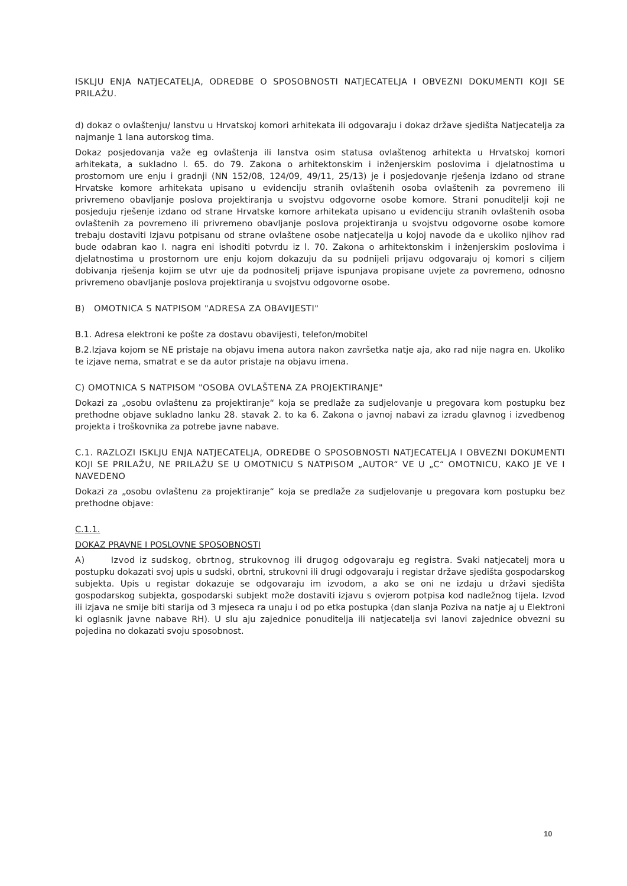ISKLJU ENJA NATJECATELJA, ODREDBE O SPOSOBNOSTI NATJECATELJA I OBVEZNI DOKUMENTI KOJI SE PRILAŽU.
d) dokaz o ovlaštenju/ lanstvu u Hrvatskoj komori arhitekata ili odgovaraju i dokaz države sjedišta Natjecatelja za najmanje 1 lana autorskog tima.
Dokaz posjedovanja važe eg ovlaštenja ili lanstva osim statusa ovlaštenog arhitekta u Hrvatskoj komori arhitekata, a sukladno l. 65. do 79. Zakona o arhitektonskim i inženjerskim poslovima i djelatnostima u prostornom ure enju i gradnji (NN 152/08, 124/09, 49/11, 25/13) je i posjedovanje rješenja izdano od strane Hrvatske komore arhitekata upisano u evidenciju stranih ovlaštenih osoba ovlaštenih za povremeno ili privremeno obavljanje poslova projektiranja u svojstvu odgovorne osobe komore. Strani ponuditelji koji ne posjeduju rješenje izdano od strane Hrvatske komore arhitekata upisano u evidenciju stranih ovlaštenih osoba ovlaštenih za povremeno ili privremeno obavljanje poslova projektiranja u svojstvu odgovorne osobe komore trebaju dostaviti Izjavu potpisanu od strane ovlaštene osobe natjecatelja u kojoj navode da e ukoliko njihov rad bude odabran kao I. nagra eni ishoditi potvrdu iz l. 70. Zakona o arhitektonskim i inženjerskim poslovima i djelatnostima u prostornom ure enju kojom dokazuju da su podnijeli prijavu odgovaraju oj komori s ciljem dobivanja rješenja kojim se utvr uje da podnositelj prijave ispunjava propisane uvjete za povremeno, odnosno privremeno obavljanje poslova projektiranja u svojstvu odgovorne osobe.
B) OMOTNICA S NATPISOM "ADRESA ZA OBAVIJESTI"
B.1. Adresa elektroni ke pošte za dostavu obavijesti, telefon/mobitel
B.2.Izjava kojom se NE pristaje na objavu imena autora nakon završetka natje aja, ako rad nije nagra en. Ukoliko te izjave nema, smatrat e se da autor pristaje na objavu imena.
C) OMOTNICA S NATPISOM "OSOBA OVLAŠTENA ZA PROJEKTIRANJE"
Dokazi za „osobu ovlaštenu za projektiranje“ koja se predlaže za sudjelovanje u pregovara kom postupku bez prethodne objave sukladno lanku 28. stavak 2. to ka 6. Zakona o javnoj nabavi za izradu glavnog i izvedbenog projekta i troškovnika za potrebe javne nabave.
C.1. RAZLOZI ISKLJU ENJA NATJECATELJA, ODREDBE O SPOSOBNOSTI NATJECATELJA I OBVEZNI DOKUMENTI KOJI SE PRILAŽU, NE PRILAŽU SE U OMOTNICU S NATPISOM „AUTOR“ VE U „C“ OMOTNICU, KAKO JE VE I NAVEDENO
Dokazi za „osobu ovlaštenu za projektiranje“ koja se predlaže za sudjelovanje u pregovara kom postupku bez prethodne objave:
C.1.1.
DOKAZ PRAVNE I POSLOVNE SPOSOBNOSTI
A) Izvod iz sudskog, obrtnog, strukovnog ili drugog odgovaraju eg registra. Svaki natjecatelj mora u postupku dokazati svoj upis u sudski, obrtni, strukovni ili drugi odgovaraju i registar države sjedišta gospodarskog subjekta. Upis u registar dokazuje se odgovaraju im izvodom, a ako se oni ne izdaju u državi sjedišta gospodarskog subjekta, gospodarski subjekt može dostaviti izjavu s ovjerom potpisa kod nadležnog tijela. Izvod ili izjava ne smije biti starija od 3 mjeseca ra unaju i od po etka postupka (dan slanja Poziva na natje aj u Elektroni ki oglasnik javne nabave RH). U slu aju zajednice ponuditelja ili natjecatelja svi lanovi zajednice obvezni su pojedina no dokazati svoju sposobnost.
10